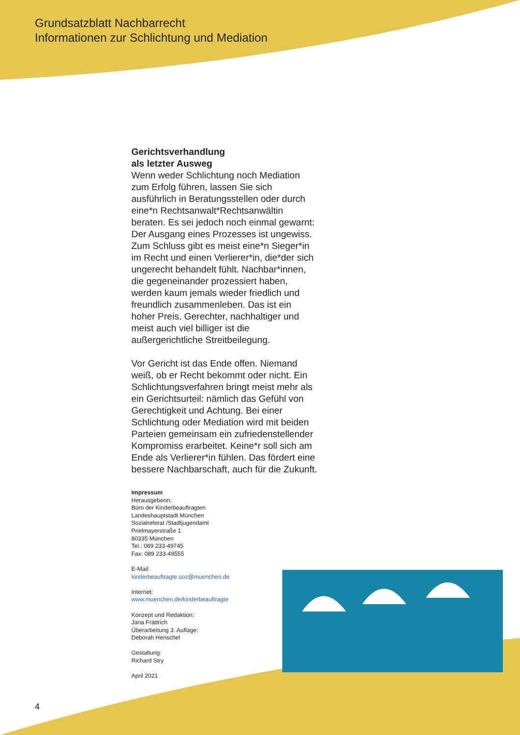Grundsatzblatt Nachbarrecht
Informationen zur Schlichtung und Mediation
Gerichtsverhandlung
als letzter Ausweg
Wenn weder Schlichtung noch Mediation zum Erfolg führen, lassen Sie sich ausführlich in Beratungsstellen oder durch eine*n Rechtsanwalt*Rechtsanwältin beraten. Es sei jedoch noch einmal gewarnt: Der Ausgang eines Prozesses ist ungewiss. Zum Schluss gibt es meist eine*n Sieger*in im Recht und einen Verlierer*in, die*der sich ungerecht behandelt fühlt. Nachbar*innen, die gegeneinander prozessiert haben, werden kaum jemals wieder friedlich und freundlich zusammenleben. Das ist ein hoher Preis. Gerechter, nachhaltiger und meist auch viel billiger ist die außergerichtliche Streitbeilegung.
Vor Gericht ist das Ende offen. Niemand weiß, ob er Recht bekommt oder nicht. Ein Schlichtungsverfahren bringt meist mehr als ein Gerichtsurteil: nämlich das Gefühl von Gerechtigkeit und Achtung. Bei einer Schlichtung oder Mediation wird mit beiden Parteien gemeinsam ein zufriedenstellender Kompromiss erarbeitet. Keine*r soll sich am Ende als Verlierer*in fühlen. Das fördert eine bessere Nachbarschaft, auch für die Zukunft.
Impressum
Herausgeberin:
Büro der Kinderbeauftragten
Landeshauptstadt München
Sozialreferat /Stadtjugendamt
Prielmayerstraße 1
80335 München
Tel.: 089 233-49745
Fax: 089 233-49555
E-Mail:
kinderbeauftragte.soz@muenchen.de
Internet:
www.muenchen.de/kinderbeauftragte
Konzept und Redaktion:
Jana Frädrich
Überarbeitung 3. Auflage:
Deborah Henschel
Gestaltung:
Richard Stry
April 2021
4